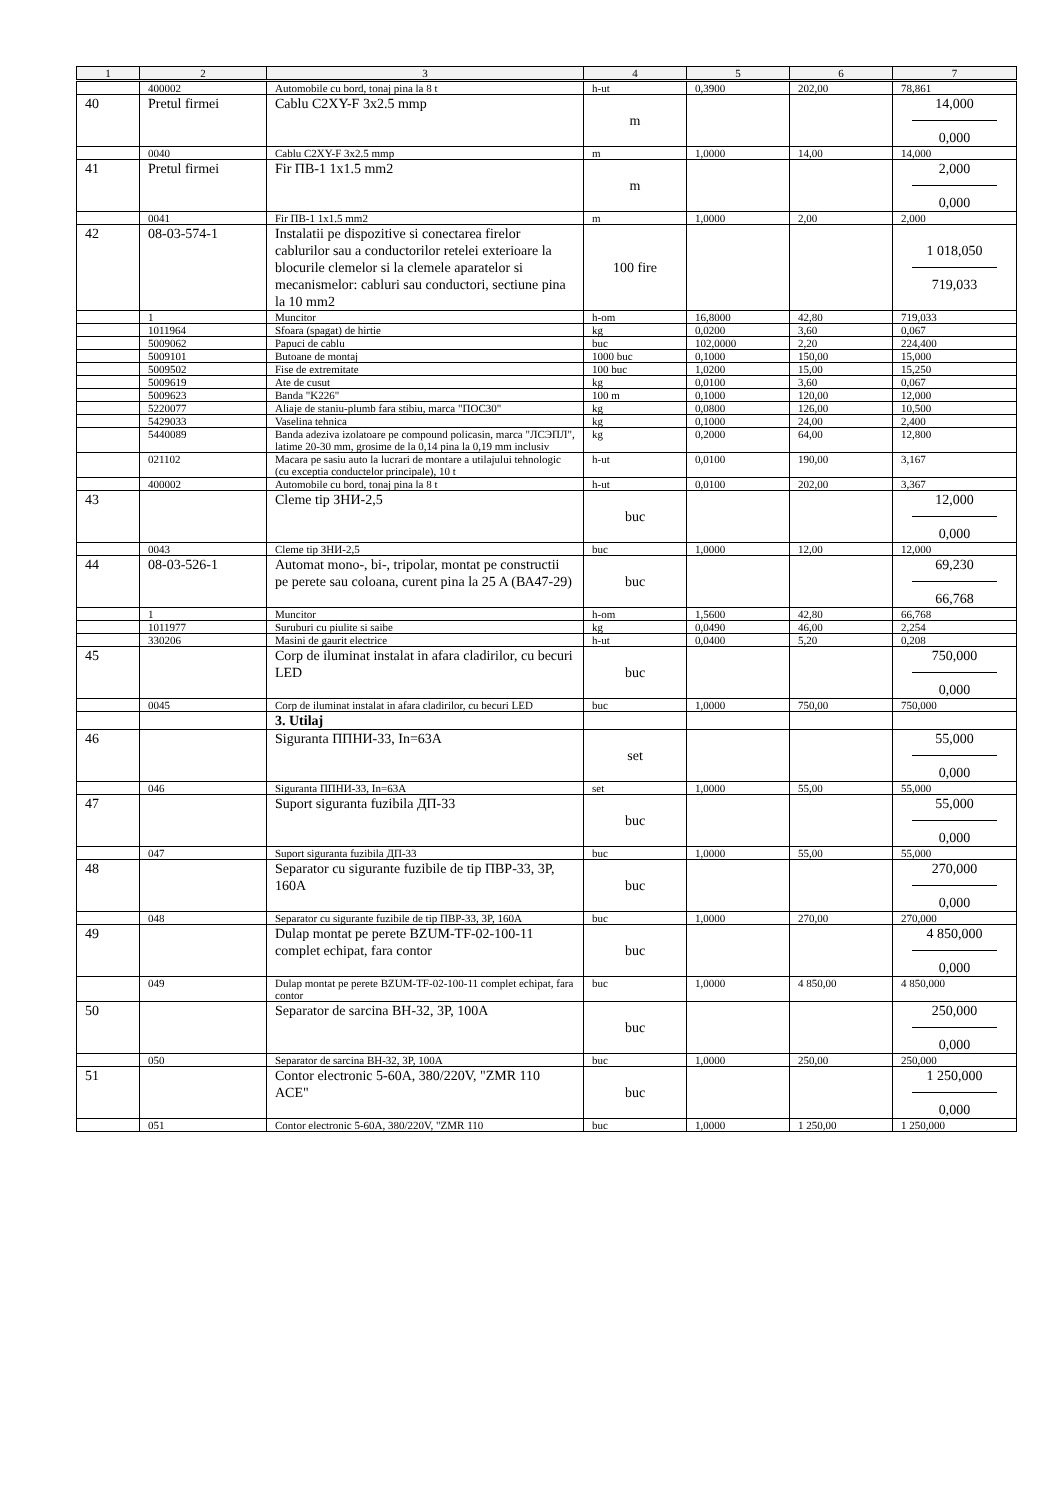| 1 | 2 | 3 | 4 | 5 | 6 | 7 |
| --- | --- | --- | --- | --- | --- | --- |
| | 400002 | Automobile cu bord, tonaj pina la 8 t | h-ut | 0,3900 | 202,00 | 78,861 |
| 40 | Pretul firmei | Cablu C2XY-F 3x2.5 mmp | m | | | 14,000 0,000 |
| | 0040 | Cablu C2XY-F 3x2.5 mmp | m | 1,0000 | 14,00 | 14,000 |
| 41 | Pretul firmei | Fir ПВ-1 1x1.5 mm2 | m | | | 2,000 0,000 |
| | 0041 | Fir ПВ-1 1x1.5 mm2 | m | 1,0000 | 2,00 | 2,000 |
| 42 | 08-03-574-1 | Instalatii pe dispozitive si conectarea firelor cablurilor sau a conductorilor retelei exterioare la blocurile clemelor si la clemele aparatelor si mecanismelor: cabluri sau conductori, sectiune pina la 10 mm2 | 100 fire | | | 1 018,050 719,033 |
| | 1 | Muncitor | h-om | 16,8000 | 42,80 | 719,033 |
| | 1011964 | Sfoara (spagat) de hirtie | kg | 0,0200 | 3,60 | 0,067 |
| | 5009062 | Papuci de cablu | buc | 102,0000 | 2,20 | 224,400 |
| | 5009101 | Butoane de montaj | 1000 buc | 0,1000 | 150,00 | 15,000 |
| | 5009502 | Fise de extremitate | 100 buc | 1,0200 | 15,00 | 15,250 |
| | 5009619 | Ate de cusut | kg | 0,0100 | 3,60 | 0,067 |
| | 5009623 | Banda "K226" | 100 m | 0,1000 | 120,00 | 12,000 |
| | 5220077 | Aliaje de staniu-plumb fara stibiu, marca "ПОС30" | kg | 0,0800 | 126,00 | 10,500 |
| | 5429033 | Vaselina tehnica | kg | 0,1000 | 24,00 | 2,400 |
| | 5440089 | Banda adeziva izolatoare pe compound policasin, marca "ЛСЭПЛ", latime 20-30 mm, grosime de la 0,14 pina la 0,19 mm inclusiv | kg | 0,2000 | 64,00 | 12,800 |
| | 021102 | Macara pe sasiu auto la lucrari de montare a utilajului tehnologic (cu exceptia conductelor principale), 10 t | h-ut | 0,0100 | 190,00 | 3,167 |
| | 400002 | Automobile cu bord, tonaj pina la 8 t | h-ut | 0,0100 | 202,00 | 3,367 |
| 43 | | Cleme tip ЗНИ-2,5 | buc | | | 12,000 0,000 |
| | 0043 | Cleme tip ЗНИ-2,5 | buc | 1,0000 | 12,00 | 12,000 |
| 44 | 08-03-526-1 | Automat mono-, bi-, tripolar, montat pe constructii pe perete sau coloana, curent pina la 25 A (ВА47-29) | buc | | | 69,230 66,768 |
| | 1 | Muncitor | h-om | 1,5600 | 42,80 | 66,768 |
| | 1011977 | Suruburi cu piulite si saibe | kg | 0,0490 | 46,00 | 2,254 |
| | 330206 | Masini de gaurit electrice | h-ut | 0,0400 | 5,20 | 0,208 |
| 45 | | Corp de iluminat instalat in afara cladirilor, cu becuri LED | buc | | | 750,000 0,000 |
| | 0045 | Corp de iluminat instalat in afara cladirilor, cu becuri LED | buc | 1,0000 | 750,00 | 750,000 |
| | | 3. Utilaj | | | | |
| 46 | | Siguranta ППНИ-33, In=63A | set | | | 55,000 0,000 |
| | 046 | Siguranta ППНИ-33, In=63A | set | 1,0000 | 55,00 | 55,000 |
| 47 | | Suport siguranta fuzibila ДП-33 | buc | | | 55,000 0,000 |
| | 047 | Suport siguranta fuzibila ДП-33 | buc | 1,0000 | 55,00 | 55,000 |
| 48 | | Separator cu sigurante fuzibile de tip ПВР-33, 3P, 160A | buc | | | 270,000 0,000 |
| | 048 | Separator cu sigurante fuzibile de tip ПВР-33, 3P, 160A | buc | 1,0000 | 270,00 | 270,000 |
| 49 | | Dulap montat pe perete BZUM-TF-02-100-11 complet echipat, fara contor | buc | | | 4 850,000 0,000 |
| | 049 | Dulap montat pe perete BZUM-TF-02-100-11 complet echipat, fara contor | buc | 1,0000 | 4 850,00 | 4 850,000 |
| 50 | | Separator de sarcina BH-32, 3P, 100A | buc | | | 250,000 0,000 |
| | 050 | Separator de sarcina BH-32, 3P, 100A | buc | 1,0000 | 250,00 | 250,000 |
| 51 | | Contor electronic 5-60A, 380/220V, "ZMR 110 ACE" | buc | | | 1 250,000 0,000 |
| | 051 | Contor electronic 5-60A, 380/220V, "ZMR 110 | buc | 1,0000 | 1 250,00 | 1 250,000 |